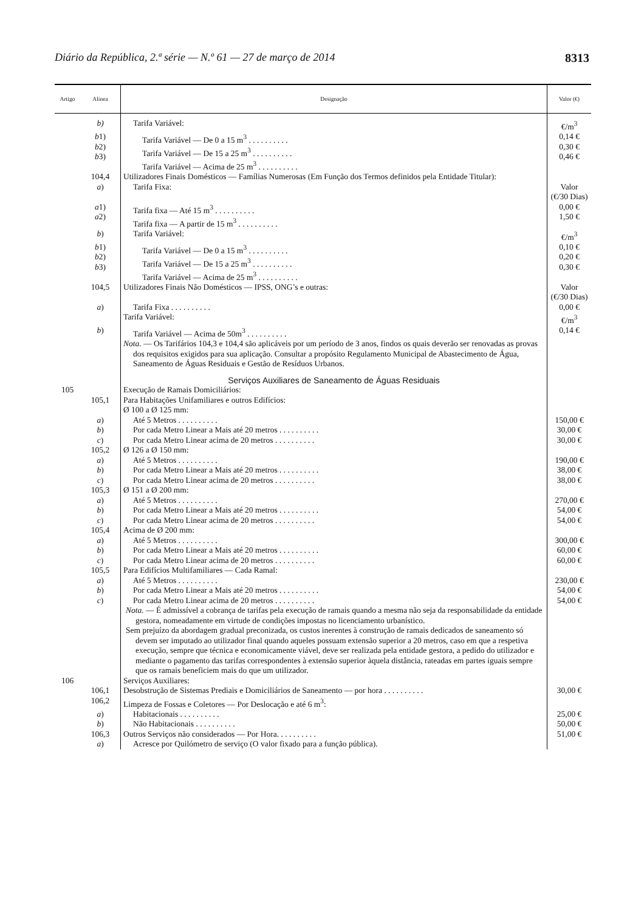Diário da República, 2.ª série — N.º 61 — 27 de março de 2014 8313
| Artigo | Alínea | Designação | Valor (€) |
| --- | --- | --- | --- |
| | b) | Tarifa Variável: | €/m<sup>3</sup> |
| | b 1) b 2) b 3) | Tarifa Variável — De 0 a 15 m<sup>3</sup> . . . . . . . . . . Tarifa Variável — De 15 a 25 m<sup>3</sup> . . . . . . . . . . Tarifa Variável — Acima de 25 m<sup>3</sup> . . . . . . . . . . | 0,14 € 0,30 € 0,46 € |
| | 104,4 | Utilizadores Finais Domésticos — Famílias Numerosas (Em Função dos Termos definidos pela Entidade Titular): | |
| | a ) | Tarifa Fixa: | Valor (€/30 Dias) |
| | a 1) a 2) | Tarifa fixa — Até 15 m<sup>3</sup> . . . . . . . . . . Tarifa fixa — A partir de 15 m<sup>3</sup> . . . . . . . . . . | 0,00 € 1,50 € |
| | b ) | Tarifa Variável: | €/m<sup>3</sup> |
| | b 1) b 2) b 3) | Tarifa Variável — De 0 a 15 m<sup>3</sup> . . . . . . . . . . Tarifa Variável — De 15 a 25 m<sup>3</sup> . . . . . . . . . . Tarifa Variável — Acima de 25 m<sup>3</sup> . . . . . . . . . . | 0,10 € 0,20 € 0,30 € |
| | 104,5 | Utilizadores Finais Não Domésticos — IPSS, ONG’s e outras: | Valor (€/30 Dias) |
| | a ) | Tarifa Fixa . . . . . . . . . . | 0,00 € |
| | | Tarifa Variável: | €/m<sup>3</sup> |
| | b ) | Tarifa Variável — Acima de 50m<sup>3</sup> . . . . . . . . . . | 0,14 € |
| | | Nota. — Os Tarifários 104,3 e 104,4 são aplicáveis por um período de 3 anos, findos os quais deverão ser renovadas as provas dos requisitos exigidos para sua aplicação. Consultar a propósito Regulamento Municipal de Abastecimento de Água, Saneamento de Águas Residuais e Gestão de Resíduos Urbanos. | |
| | | Serviços Auxiliares de Saneamento de Águas Residuais | |
| 105 | 105,1 | Execução de Ramais Domiciliários: Para Habitações Unifamiliares e outros Edifícios: Ø 100 a Ø 125 mm: | |
| | a ) b ) c ) | Até 5 Metros . . . . . . . . . . Por cada Metro Linear a Mais até 20 metros . . . . . . . . . . Por cada Metro Linear acima de 20 metros . . . . . . . . . . | 150,00 € 30,00 € 30,00 € |
| | 105,2 | Ø 126 a Ø 150 mm: | |
| | a ) b ) c ) | Até 5 Metros . . . . . . . . . . Por cada Metro Linear a Mais até 20 metros . . . . . . . . . . Por cada Metro Linear acima de 20 metros . . . . . . . . . . | 190,00 € 38,00 € 38,00 € |
| | 105,3 | Ø 151 a Ø 200 mm: | |
| | a ) b ) c ) | Até 5 Metros . . . . . . . . . . Por cada Metro Linear a Mais até 20 metros . . . . . . . . . . Por cada Metro Linear acima de 20 metros . . . . . . . . . . | 270,00 € 54,00 € 54,00 € |
| | 105,4 | Acima de Ø 200 mm: | |
| | a ) b ) c ) | Até 5 Metros . . . . . . . . . . Por cada Metro Linear a Mais até 20 metros . . . . . . . . . . Por cada Metro Linear acima de 20 metros . . . . . . . . . . | 300,00 € 60,00 € 60,00 € |
| | 105,5 | Para Edifícios Multifamiliares — Cada Ramal: | |
| | a ) b ) c ) | Até 5 Metros . . . . . . . . . . Por cada Metro Linear a Mais até 20 metros . . . . . . . . . . Por cada Metro Linear acima de 20 metros . . . . . . . . . . | 230,00 € 54,00 € 54,00 € |
| | | Nota. — É admissível a cobrança de tarifas pela execução de ramais quando a mesma não seja da responsabilidade da entidade gestora, nomeadamente em virtude de condições impostas no licenciamento urbanístico. Sem prejuízo da abordagem gradual preconizada, os custos inerentes à construção de ramais dedicados de saneamento só devem ser imputado ao utilizador final quando aqueles possuam extensão superior a 20 metros, caso em que a respetiva execução, sempre que técnica e economicamente viável, deve ser realizada pela entidade gestora, a pedido do utilizador e mediante o pagamento das tarifas correspondentes à extensão superior àquela distância, rateadas em partes iguais sempre que os ramais beneficiem mais do que um utilizador. | |
| 106 | 106,1 106,2 | Serviços Auxiliares: Desobstrução de Sistemas Prediais e Domiciliários de Saneamento — por hora . . . . . . . . . . Limpeza de Fossas e Coletores — Por Deslocação e até 6 m<sup>3</sup>: | 30,00 € |
| | a ) b ) | Habitacionais . . . . . . . . . . Não Habitacionais . . . . . . . . . . | 25,00 € 50,00 € |
| | 106,3 | Outros Serviços não considerados — Por Hora. . . . . . . . . . | 51,00 € |
| | a ) | Acresce por Quilómetro de serviço (O valor fixado para a função pública). | |